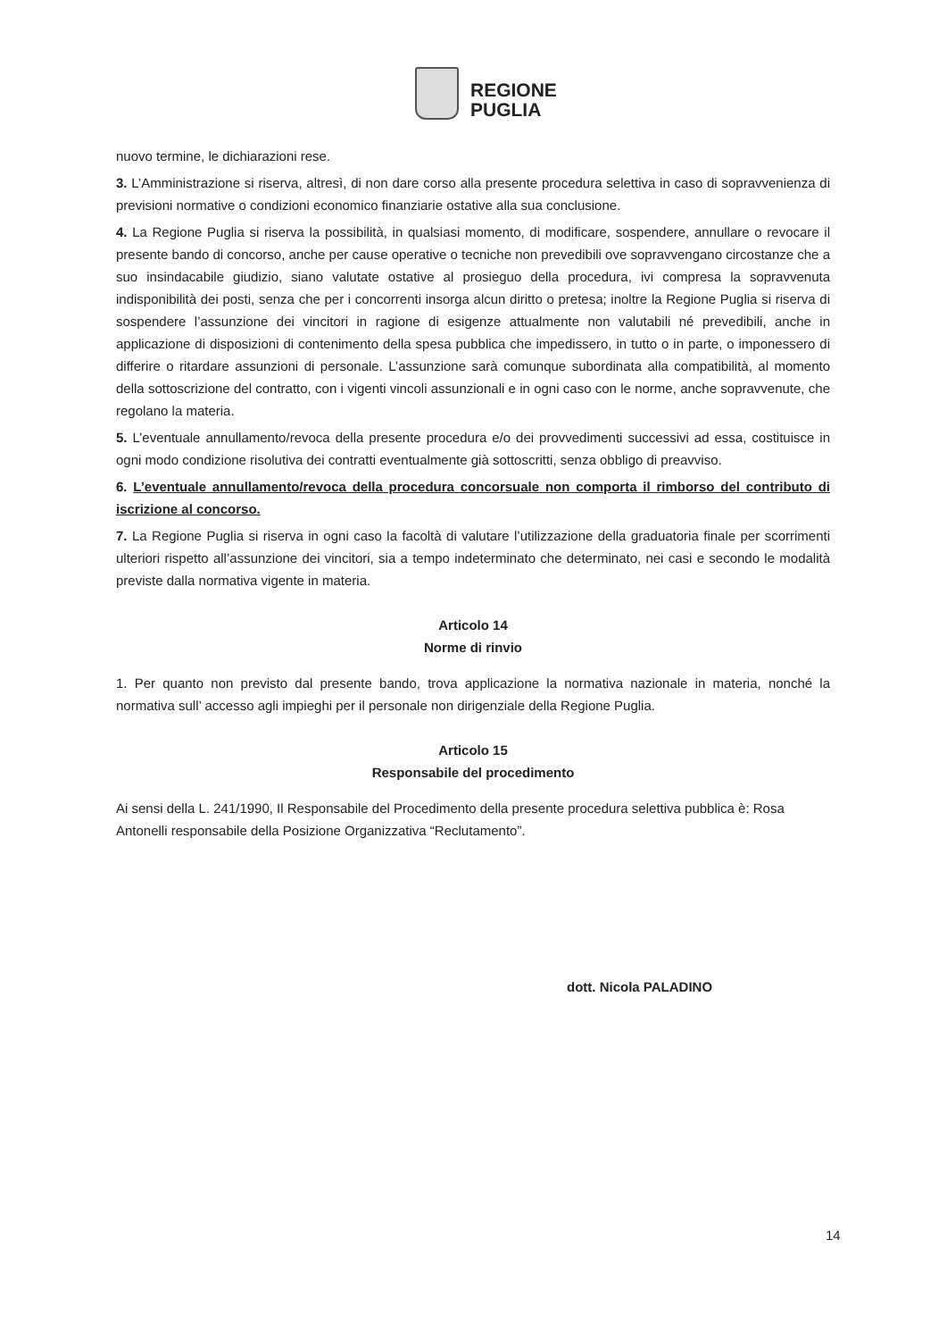REGIONE
PUGLIA
nuovo termine, le dichiarazioni rese.
3. L’Amministrazione si riserva, altresì, di non dare corso alla presente procedura selettiva in caso di sopravvenienza di previsioni normative o condizioni economico finanziarie ostative alla sua conclusione.
4. La Regione Puglia si riserva la possibilità, in qualsiasi momento, di modificare, sospendere, annullare o revocare il presente bando di concorso, anche per cause operative o tecniche non prevedibili ove sopravvengano circostanze che a suo insindacabile giudizio, siano valutate ostative al prosieguo della procedura, ivi compresa la sopravvenuta indisponibilità dei posti, senza che per i concorrenti insorga alcun diritto o pretesa; inoltre la Regione Puglia si riserva di sospendere l’assunzione dei vincitori in ragione di esigenze attualmente non valutabili né prevedibili, anche in applicazione di disposizioni di contenimento della spesa pubblica che impedissero, in tutto o in parte, o imponessero di differire o ritardare assunzioni di personale. L’assunzione sarà comunque subordinata alla compatibilità, al momento della sottoscrizione del contratto, con i vigenti vincoli assunzionali e in ogni caso con le norme, anche sopravvenute, che regolano la materia.
5. L’eventuale annullamento/revoca della presente procedura e/o dei provvedimenti successivi ad essa, costituisce in ogni modo condizione risolutiva dei contratti eventualmente già sottoscritti, senza obbligo di preavviso.
6. L’eventuale annullamento/revoca della procedura concorsuale non comporta il rimborso del contributo di iscrizione al concorso.
7. La Regione Puglia si riserva in ogni caso la facoltà di valutare l’utilizzazione della graduatoria finale per scorrimenti ulteriori rispetto all’assunzione dei vincitori, sia a tempo indeterminato che determinato, nei casi e secondo le modalità previste dalla normativa vigente in materia.
Articolo 14
Norme di rinvio
1. Per quanto non previsto dal presente bando, trova applicazione la normativa nazionale in materia, nonché la normativa sull’ accesso agli impieghi per il personale non dirigenziale della Regione Puglia.
Articolo 15
Responsabile del procedimento
Ai sensi della L. 241/1990, Il Responsabile del Procedimento della presente procedura selettiva pubblica è: Rosa Antonelli responsabile della Posizione Organizzativa “Reclutamento”.
dott. Nicola PALADINO
14